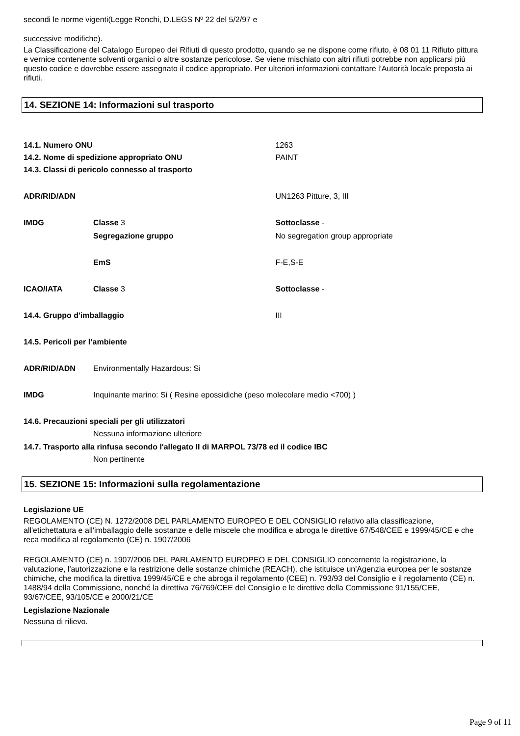secondi le norme vigenti(Legge Ronchi, D.LEGS Nº 22 del 5/2/97 e
successive modifiche).
La Classificazione del Catalogo Europeo dei Rifiuti di questo prodotto, quando se ne dispone come rifiuto, è 08 01 11 Rifiuto pittura e vernice contenente solventi organici o altre sostanze pericolose. Se viene mischiato con altri rifiuti potrebbe non applicarsi più questo codice e dovrebbe essere assegnato il codice appropriato. Per ulteriori informazioni contattare l'Autorità locale preposta ai rifiuti.
14. SEZIONE 14: Informazioni sul trasporto
| 14.1. Numero ONU | | 1263 |
| 14.2. Nome di spedizione appropriato ONU | | PAINT |
| 14.3. Classi di pericolo connesso al trasporto | | |
| ADR/RID/ADN | | UN1263 Pitture, 3, III |
| IMDG | Classe 3 | Sottoclasse - |
| | Segregazione gruppo | No segregation group appropriate |
| | EmS | F-E,S-E |
| ICAO/IATA | Classe 3 | Sottoclasse - |
| 14.4. Gruppo d'imballaggio | | III |
| 14.5. Pericoli per l’ambiente | | |
| ADR/RID/ADN | Environmentally Hazardous: Si | |
| IMDG | Inquinante marino: Si ( Resine epossidiche (peso molecolare medio <700) ) | |
| 14.6. Precauzioni speciali per gli utilizzatori | | |
| | Nessuna informazione ulteriore | |
| 14.7. Trasporto alla rinfusa secondo l'allegato II di MARPOL 73/78 ed il codice IBC | | |
| | Non pertinente | |
15. SEZIONE 15: Informazioni sulla regolamentazione
Legislazione UE
REGOLAMENTO (CE) N. 1272/2008 DEL PARLAMENTO EUROPEO E DEL CONSIGLIO relativo alla classificazione, all'etichettatura e all'imballaggio delle sostanze e delle miscele che modifica e abroga le direttive 67/548/CEE e 1999/45/CE e che reca modifica al regolamento (CE) n. 1907/2006
REGOLAMENTO (CE) n. 1907/2006 DEL PARLAMENTO EUROPEO E DEL CONSIGLIO concernente la registrazione, la valutazione, l'autorizzazione e la restrizione delle sostanze chimiche (REACH), che istituisce un'Agenzia europea per le sostanze chimiche, che modifica la direttiva 1999/45/CE e che abroga il regolamento (CEE) n. 793/93 del Consiglio e il regolamento (CE) n. 1488/94 della Commissione, nonché la direttiva 76/769/CEE del Consiglio e le direttive della Commissione 91/155/CEE, 93/67/CEE, 93/105/CE e 2000/21/CE
Legislazione Nazionale
Nessuna di rilievo.
Page 9 of 11